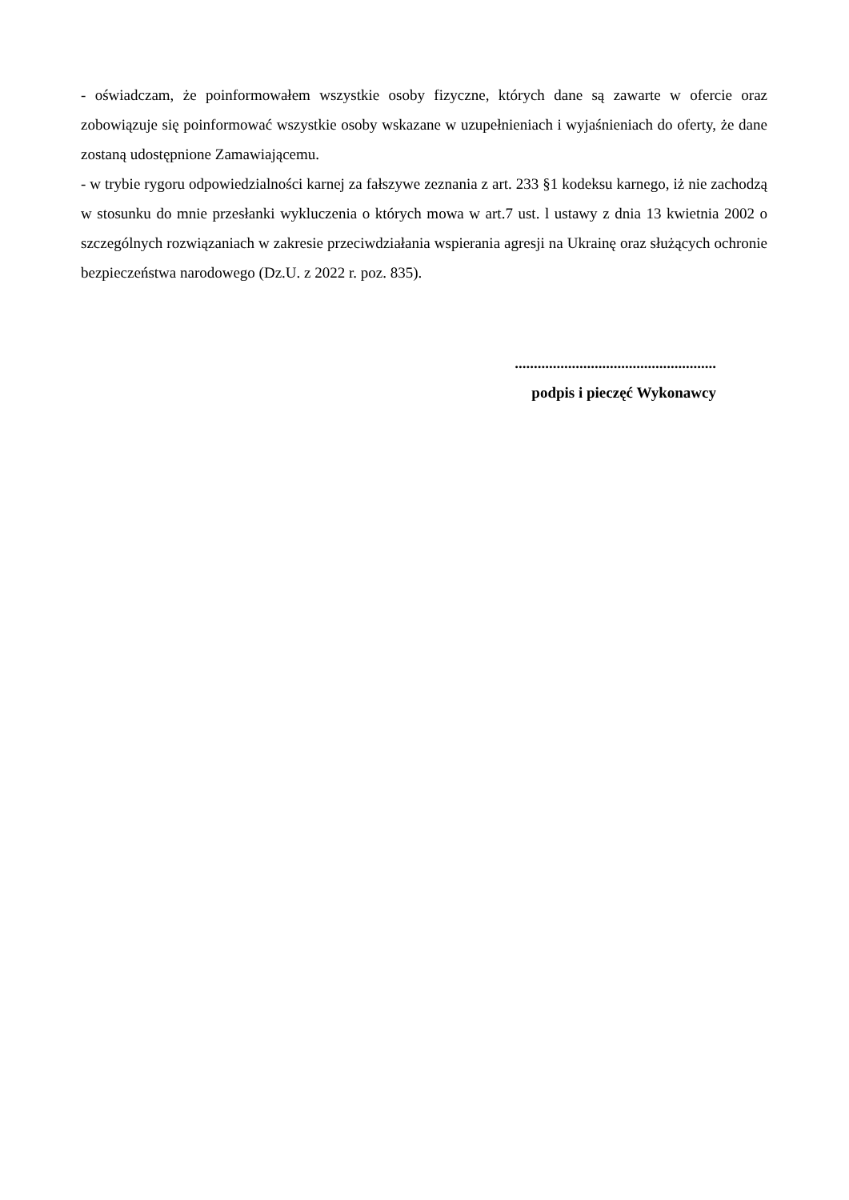- oświadczam, że poinformowałem wszystkie osoby fizyczne, których dane są zawarte w ofercie oraz zobowiązuje się poinformować wszystkie osoby wskazane w uzupełnieniach i wyjaśnieniach do oferty, że dane zostaną udostępnione Zamawiającemu.
- w trybie rygoru odpowiedzialności karnej za fałszywe zeznania z art. 233 §1 kodeksu karnego, iż nie zachodzą w stosunku do mnie przesłanki wykluczenia o których mowa w art.7 ust. l ustawy z dnia 13 kwietnia 2002 o szczególnych rozwiązaniach w zakresie przeciwdziałania wspierania agresji na Ukrainę oraz służących ochronie bezpieczeństwa narodowego (Dz.U. z 2022 r. poz. 835).
.....................................................
podpis i pieczęć Wykonawcy